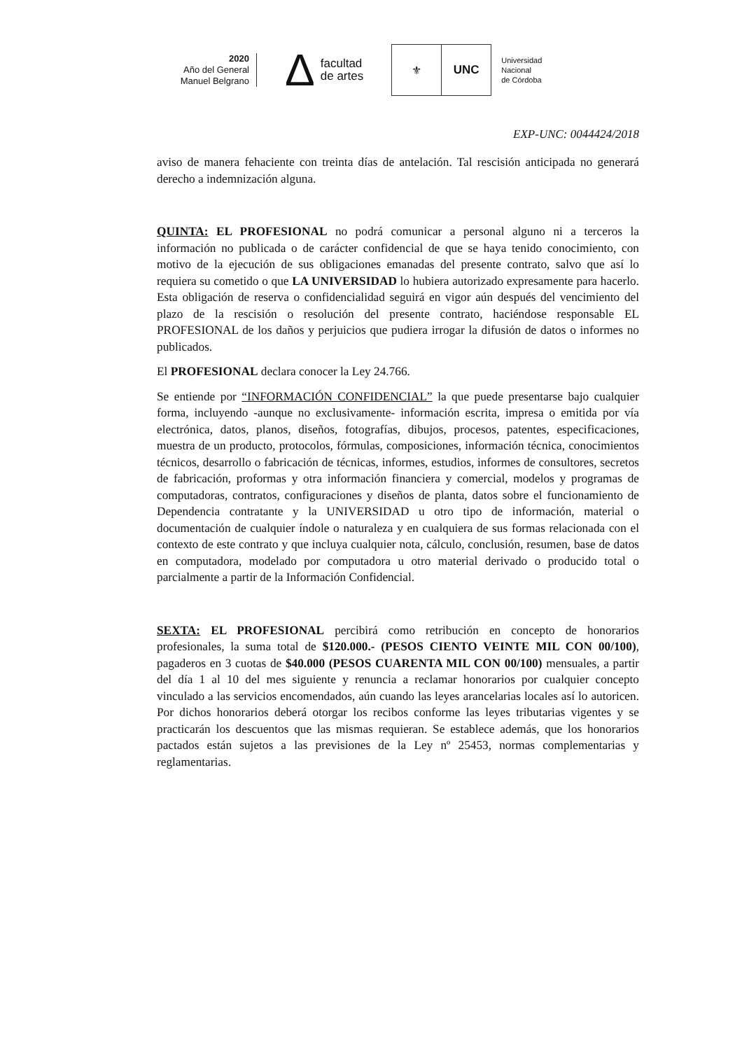2020
Año del General
Manuel Belgrano
Δfacultad
de artes
⚜ UNC
Universidad
Nacional
de Córdoba
EXP-UNC: 0044424/2018
aviso de manera fehaciente con treinta días de antelación. Tal rescisión anticipada no generará derecho a indemnización alguna.
QUINTA: EL PROFESIONAL no podrá comunicar a personal alguno ni a terceros la información no publicada o de carácter confidencial de que se haya tenido conocimiento, con motivo de la ejecución de sus obligaciones emanadas del presente contrato, salvo que así lo requiera su cometido o que LA UNIVERSIDAD lo hubiera autorizado expresamente para hacerlo. Esta obligación de reserva o confidencialidad seguirá en vigor aún después del vencimiento del plazo de la rescisión o resolución del presente contrato, haciéndose responsable EL PROFESIONAL de los daños y perjuicios que pudiera irrogar la difusión de datos o informes no publicados.
El PROFESIONAL declara conocer la Ley 24.766.
Se entiende por “INFORMACIÓN CONFIDENCIAL” la que puede presentarse bajo cualquier forma, incluyendo -aunque no exclusivamente- información escrita, impresa o emitida por vía electrónica, datos, planos, diseños, fotografías, dibujos, procesos, patentes, especificaciones, muestra de un producto, protocolos, fórmulas, composiciones, información técnica, conocimientos técnicos, desarrollo o fabricación de técnicas, informes, estudios, informes de consultores, secretos de fabricación, proformas y otra información financiera y comercial, modelos y programas de computadoras, contratos, configuraciones y diseños de planta, datos sobre el funcionamiento de Dependencia contratante y la UNIVERSIDAD u otro tipo de información, material o documentación de cualquier índole o naturaleza y en cualquiera de sus formas relacionada con el contexto de este contrato y que incluya cualquier nota, cálculo, conclusión, resumen, base de datos en computadora, modelado por computadora u otro material derivado o producido total o parcialmente a partir de la Información Confidencial.
SEXTA: EL PROFESIONAL percibirá como retribución en concepto de honorarios profesionales, la suma total de $120.000.- (PESOS CIENTO VEINTE MIL CON 00/100), pagaderos en 3 cuotas de $40.000 (PESOS CUARENTA MIL CON 00/100) mensuales, a partir del día 1 al 10 del mes siguiente y renuncia a reclamar honorarios por cualquier concepto vinculado a las servicios encomendados, aún cuando las leyes arancelarias locales así lo autoricen. Por dichos honorarios deberá otorgar los recibos conforme las leyes tributarias vigentes y se practicarán los descuentos que las mismas requieran. Se establece además, que los honorarios pactados están sujetos a las previsiones de la Ley nº 25453, normas complementarias y reglamentarias.